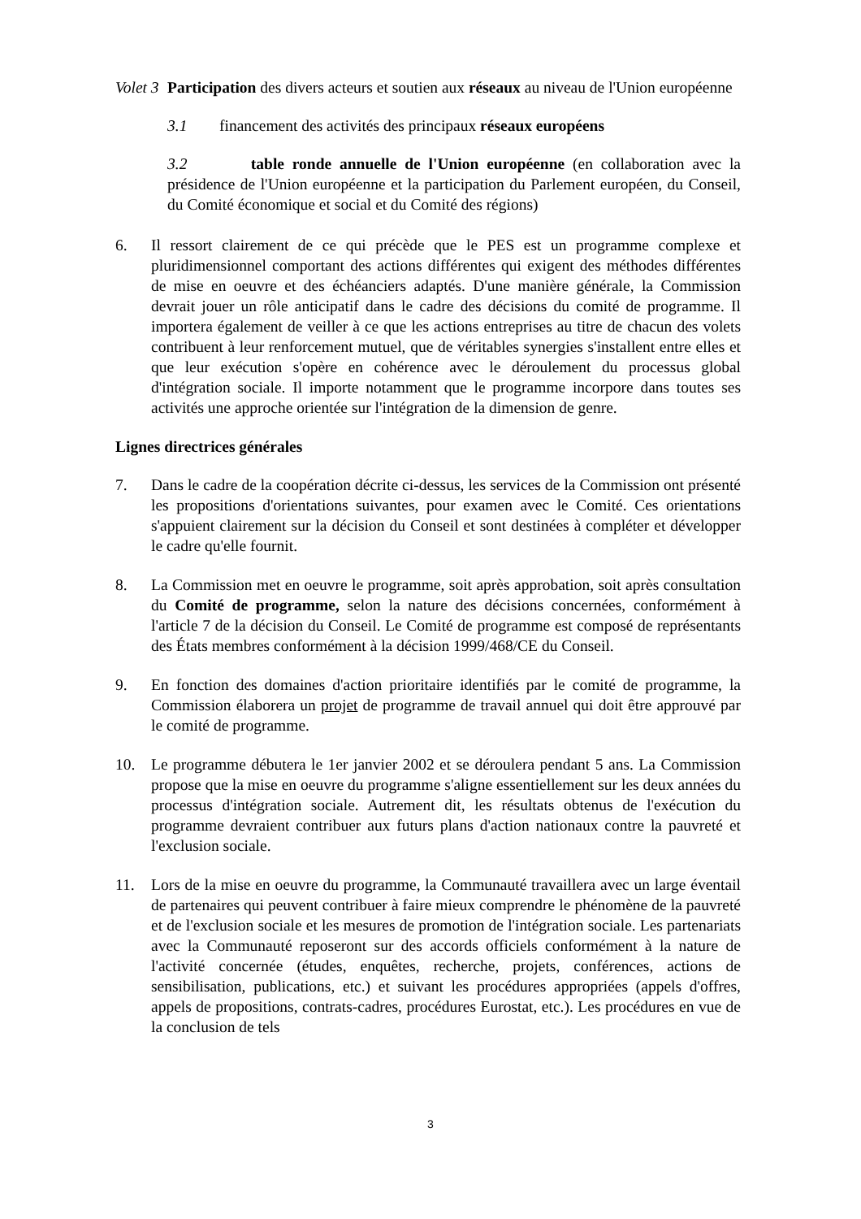Volet 3 Participation des divers acteurs et soutien aux réseaux au niveau de l'Union européenne
3.1 financement des activités des principaux réseaux européens
3.2 table ronde annuelle de l'Union européenne (en collaboration avec la présidence de l'Union européenne et la participation du Parlement européen, du Conseil, du Comité économique et social et du Comité des régions)
6. Il ressort clairement de ce qui précède que le PES est un programme complexe et pluridimensionnel comportant des actions différentes qui exigent des méthodes différentes de mise en oeuvre et des échéanciers adaptés. D'une manière générale, la Commission devrait jouer un rôle anticipatif dans le cadre des décisions du comité de programme. Il importera également de veiller à ce que les actions entreprises au titre de chacun des volets contribuent à leur renforcement mutuel, que de véritables synergies s'installent entre elles et que leur exécution s'opère en cohérence avec le déroulement du processus global d'intégration sociale. Il importe notamment que le programme incorpore dans toutes ses activités une approche orientée sur l'intégration de la dimension de genre.
Lignes directrices générales
7. Dans le cadre de la coopération décrite ci-dessus, les services de la Commission ont présenté les propositions d'orientations suivantes, pour examen avec le Comité. Ces orientations s'appuient clairement sur la décision du Conseil et sont destinées à compléter et développer le cadre qu'elle fournit.
8. La Commission met en oeuvre le programme, soit après approbation, soit après consultation du Comité de programme, selon la nature des décisions concernées, conformément à l'article 7 de la décision du Conseil. Le Comité de programme est composé de représentants des États membres conformément à la décision 1999/468/CE du Conseil.
9. En fonction des domaines d'action prioritaire identifiés par le comité de programme, la Commission élaborera un projet de programme de travail annuel qui doit être approuvé par le comité de programme.
10. Le programme débutera le 1er janvier 2002 et se déroulera pendant 5 ans. La Commission propose que la mise en oeuvre du programme s'aligne essentiellement sur les deux années du processus d'intégration sociale. Autrement dit, les résultats obtenus de l'exécution du programme devraient contribuer aux futurs plans d'action nationaux contre la pauvreté et l'exclusion sociale.
11. Lors de la mise en oeuvre du programme, la Communauté travaillera avec un large éventail de partenaires qui peuvent contribuer à faire mieux comprendre le phénomène de la pauvreté et de l'exclusion sociale et les mesures de promotion de l'intégration sociale. Les partenariats avec la Communauté reposeront sur des accords officiels conformément à la nature de l'activité concernée (études, enquêtes, recherche, projets, conférences, actions de sensibilisation, publications, etc.) et suivant les procédures appropriées (appels d'offres, appels de propositions, contrats-cadres, procédures Eurostat, etc.). Les procédures en vue de la conclusion de tels
3